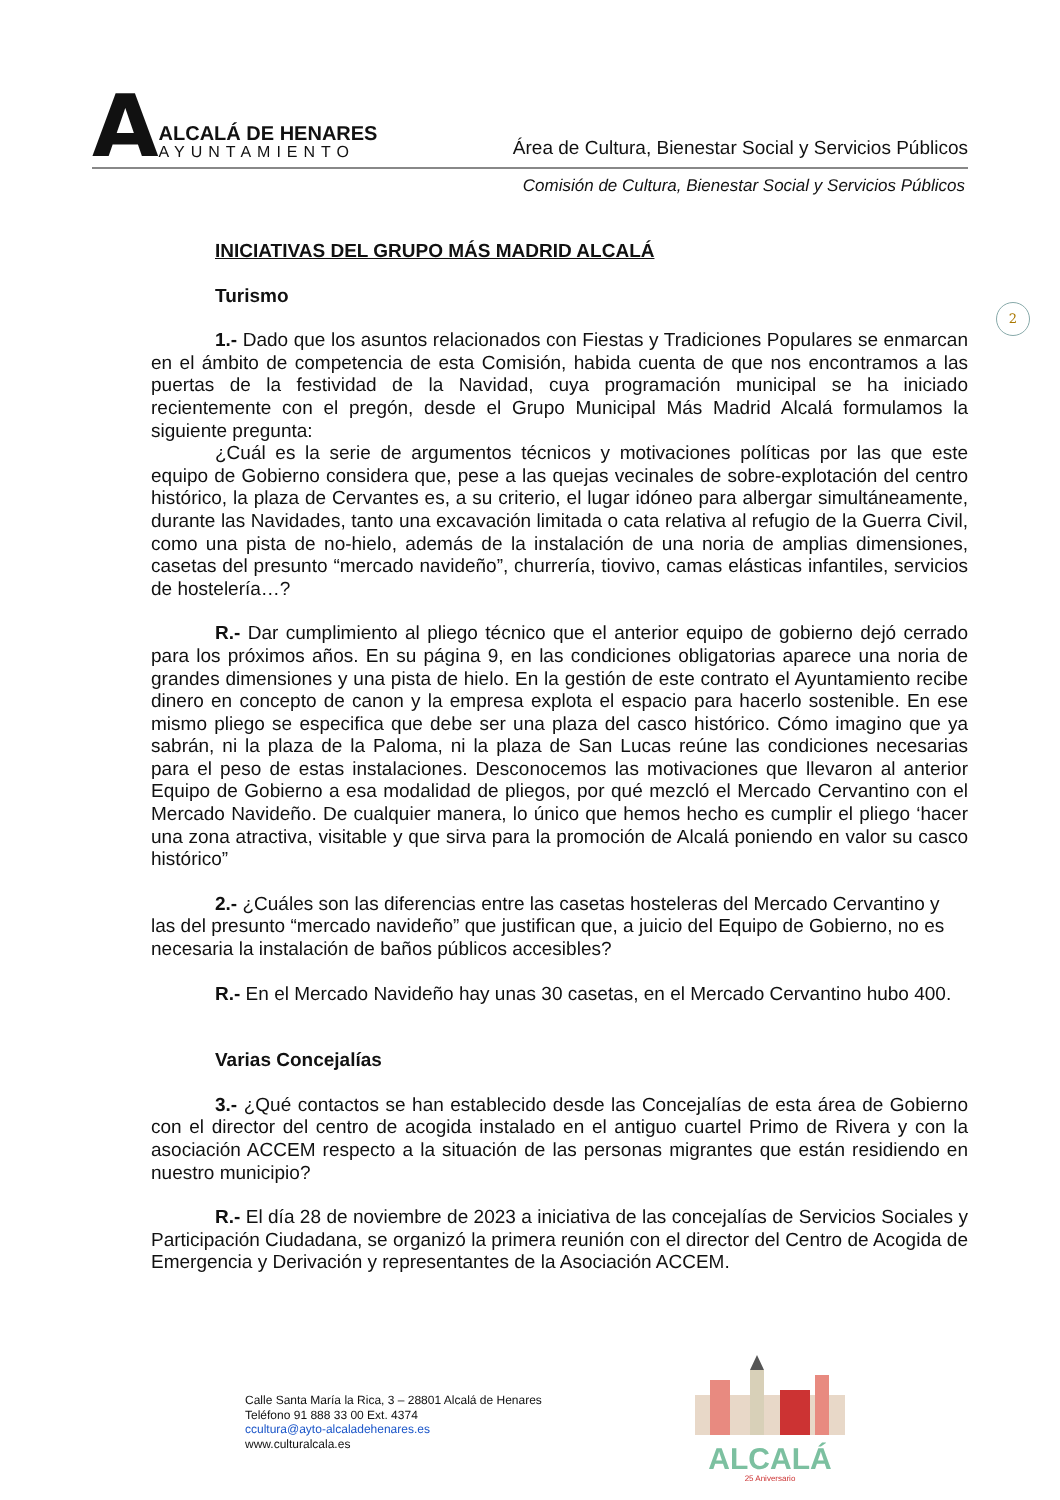A
ALCALÁ DE HENARES
AYUNTAMIENTO
Área de Cultura, Bienestar Social y Servicios Públicos
Comisión de Cultura, Bienestar Social y Servicios Públicos
2
INICIATIVAS DEL GRUPO MÁS MADRID ALCALÁ
Turismo
1.- Dado que los asuntos relacionados con Fiestas y Tradiciones Populares se enmarcan en el ámbito de competencia de esta Comisión, habida cuenta de que nos encontramos a las puertas de la festividad de la Navidad, cuya programación municipal se ha iniciado recientemente con el pregón, desde el Grupo Municipal Más Madrid Alcalá formulamos la siguiente pregunta:
¿Cuál es la serie de argumentos técnicos y motivaciones políticas por las que este equipo de Gobierno considera que, pese a las quejas vecinales de sobre-explotación del centro histórico, la plaza de Cervantes es, a su criterio, el lugar idóneo para albergar simultáneamente, durante las Navidades, tanto una excavación limitada o cata relativa al refugio de la Guerra Civil, como una pista de no-hielo, además de la instalación de una noria de amplias dimensiones, casetas del presunto “mercado navideño”, churrería, tiovivo, camas elásticas infantiles, servicios de hostelería…?
R.- Dar cumplimiento al pliego técnico que el anterior equipo de gobierno dejó cerrado para los próximos años. En su página 9, en las condiciones obligatorias aparece una noria de grandes dimensiones y una pista de hielo. En la gestión de este contrato el Ayuntamiento recibe dinero en concepto de canon y la empresa explota el espacio para hacerlo sostenible. En ese mismo pliego se especifica que debe ser una plaza del casco histórico. Cómo imagino que ya sabrán, ni la plaza de la Paloma, ni la plaza de San Lucas reúne las condiciones necesarias para el peso de estas instalaciones. Desconocemos las motivaciones que llevaron al anterior Equipo de Gobierno a esa modalidad de pliegos, por qué mezcló el Mercado Cervantino con el Mercado Navideño. De cualquier manera, lo único que hemos hecho es cumplir el pliego ‘hacer una zona atractiva, visitable y que sirva para la promoción de Alcalá poniendo en valor su casco histórico”
2.- ¿Cuáles son las diferencias entre las casetas hosteleras del Mercado Cervantino y las del presunto “mercado navideño” que justifican que, a juicio del Equipo de Gobierno, no es necesaria la instalación de baños públicos accesibles?
R.- En el Mercado Navideño hay unas 30 casetas, en el Mercado Cervantino hubo 400.
Varias Concejalías
3.- ¿Qué contactos se han establecido desde las Concejalías de esta área de Gobierno con el director del centro de acogida instalado en el antiguo cuartel Primo de Rivera y con la asociación ACCEM respecto a la situación de las personas migrantes que están residiendo en nuestro municipio?
R.- El día 28 de noviembre de 2023 a iniciativa de las concejalías de Servicios Sociales y Participación Ciudadana, se organizó la primera reunión con el director del Centro de Acogida de Emergencia y Derivación y representantes de la Asociación ACCEM.
Calle Santa María la Rica, 3 – 28801 Alcalá de Henares
Teléfono 91 888 33 00 Ext. 4374
ccultura@ayto-alcaladehenares.es
www.culturalcala.es
ALCALÁ
25 Aniversario